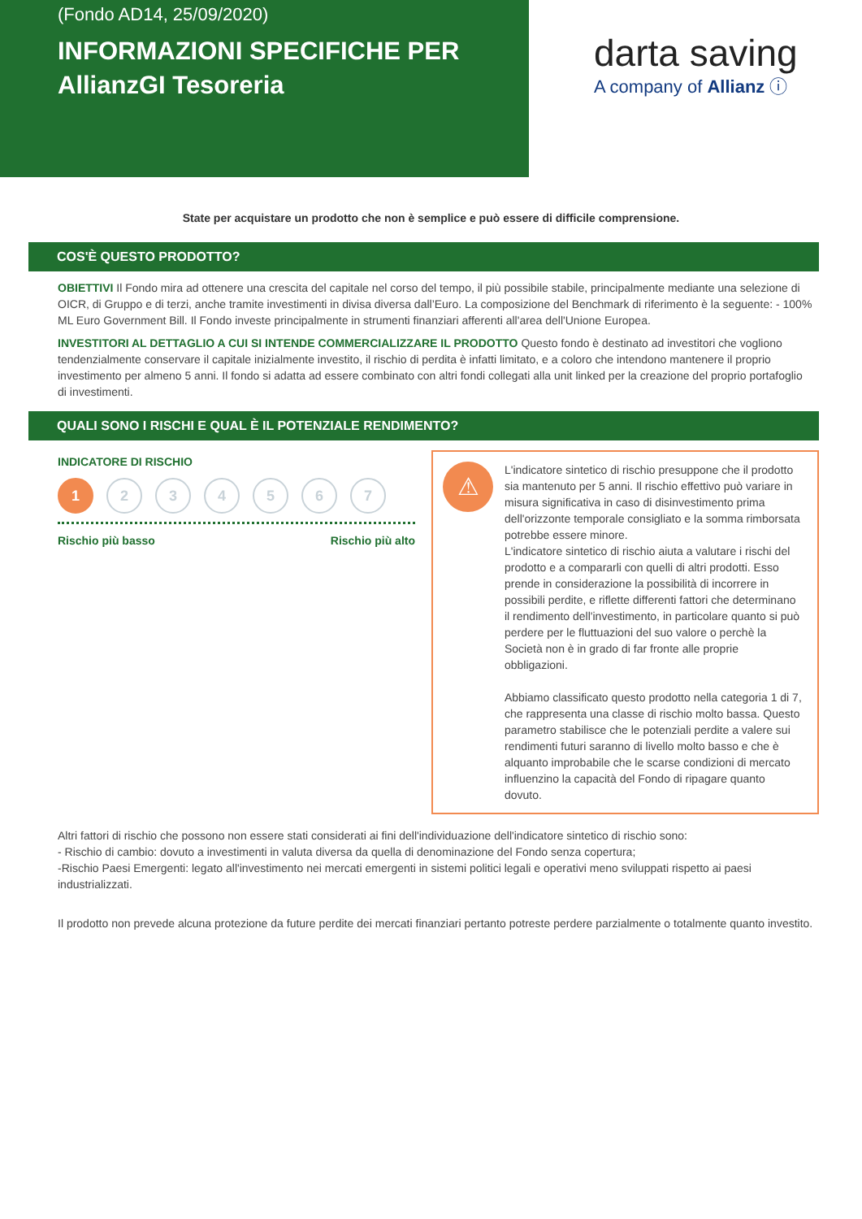(Fondo AD14, 25/09/2020)
INFORMAZIONI SPECIFICHE PER AllianzGI Tesoreria
darta saving
A company of Allianz ⓘ
State per acquistare un prodotto che non è semplice e può essere di difficile comprensione.
COS'È QUESTO PRODOTTO?
OBIETTIVI Il Fondo mira ad ottenere una crescita del capitale nel corso del tempo, il più possibile stabile, principalmente mediante una selezione di OICR, di Gruppo e di terzi, anche tramite investimenti in divisa diversa dall’Euro. La composizione del Benchmark di riferimento è la seguente: - 100% ML Euro Government Bill. Il Fondo investe principalmente in strumenti finanziari afferenti all'area dell'Unione Europea.
INVESTITORI AL DETTAGLIO A CUI SI INTENDE COMMERCIALIZZARE IL PRODOTTO Questo fondo è destinato ad investitori che vogliono tendenzialmente conservare il capitale inizialmente investito, il rischio di perdita è infatti limitato, e a coloro che intendono mantenere il proprio investimento per almeno 5 anni. Il fondo si adatta ad essere combinato con altri fondi collegati alla unit linked per la creazione del proprio portafoglio di investimenti.
QUALI SONO I RISCHI E QUAL È IL POTENZIALE RENDIMENTO?
INDICATORE DI RISCHIO
1 2 3 4 5 6 7
Rischio più basso Rischio più alto
⚠
L'indicatore sintetico di rischio presuppone che il prodotto sia mantenuto per 5 anni. Il rischio effettivo può variare in misura significativa in caso di disinvestimento prima dell'orizzonte temporale consigliato e la somma rimborsata potrebbe essere minore.
L'indicatore sintetico di rischio aiuta a valutare i rischi del prodotto e a compararli con quelli di altri prodotti. Esso prende in considerazione la possibilità di incorrere in possibili perdite, e riflette differenti fattori che determinano il rendimento dell'investimento, in particolare quanto si può perdere per le fluttuazioni del suo valore o perchè la Società non è in grado di far fronte alle proprie obbligazioni.
Abbiamo classificato questo prodotto nella categoria 1 di 7, che rappresenta una classe di rischio molto bassa. Questo parametro stabilisce che le potenziali perdite a valere sui rendimenti futuri saranno di livello molto basso e che è alquanto improbabile che le scarse condizioni di mercato influenzino la capacità del Fondo di ripagare quanto dovuto.
Altri fattori di rischio che possono non essere stati considerati ai fini dell'individuazione dell'indicatore sintetico di rischio sono:
- Rischio di cambio: dovuto a investimenti in valuta diversa da quella di denominazione del Fondo senza copertura;
-Rischio Paesi Emergenti: legato all'investimento nei mercati emergenti in sistemi politici legali e operativi meno sviluppati rispetto ai paesi industrializzati.
Il prodotto non prevede alcuna protezione da future perdite dei mercati finanziari pertanto potreste perdere parzialmente o totalmente quanto investito.